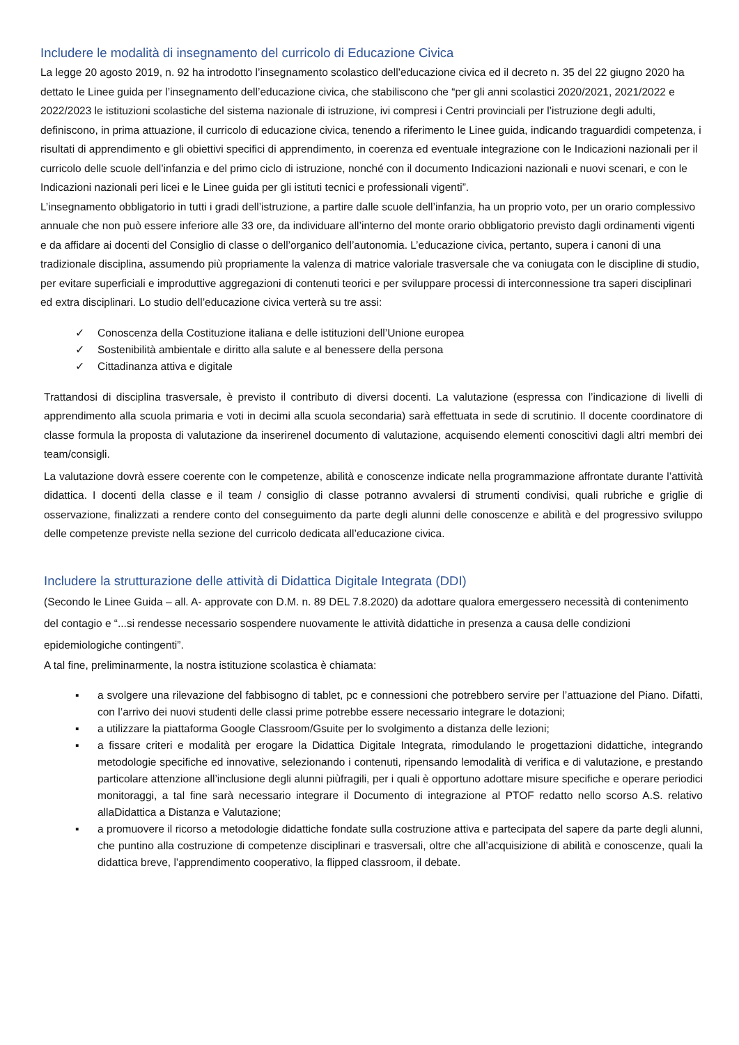Includere le modalità di insegnamento del curricolo di Educazione Civica
La legge 20 agosto 2019, n. 92 ha introdotto l’insegnamento scolastico dell’educazione civica ed il decreto n. 35 del 22 giugno 2020 ha dettato le Linee guida per l’insegnamento dell’educazione civica, che stabiliscono che “per gli anni scolastici 2020/2021, 2021/2022 e 2022/2023 le istituzioni scolastiche del sistema nazionale di istruzione, ivi compresi i Centri provinciali per l’istruzione degli adulti, definiscono, in prima attuazione, il curricolo di educazione civica, tenendo a riferimento le Linee guida, indicando traguardidi competenza, i risultati di apprendimento e gli obiettivi specifici di apprendimento, in coerenza ed eventuale integrazione con le Indicazioni nazionali per il curricolo delle scuole dell’infanzia e del primo ciclo di istruzione, nonché con il documento Indicazioni nazionali e nuovi scenari, e con le Indicazioni nazionali peri licei e le Linee guida per gli istituti tecnici e professionali vigenti”.
L’insegnamento obbligatorio in tutti i gradi dell’istruzione, a partire dalle scuole dell’infanzia, ha un proprio voto, per un orario complessivo annuale che non può essere inferiore alle 33 ore, da individuare all’interno del monte orario obbligatorio previsto dagli ordinamenti vigenti e da affidare ai docenti del Consiglio di classe o dell’organico dell’autonomia. L’educazione civica, pertanto, supera i canoni di una tradizionale disciplina, assumendo più propriamente la valenza di matrice valoriale trasversale che va coniugata con le discipline di studio, per evitare superficiali e improduttive aggregazioni di contenuti teorici e per sviluppare processi di interconnessione tra saperi disciplinari ed extra disciplinari. Lo studio dell’educazione civica verterà su tre assi:
✓ Conoscenza della Costituzione italiana e delle istituzioni dell’Unione europea
✓ Sostenibilità ambientale e diritto alla salute e al benessere della persona
✓ Cittadinanza attiva e digitale
Trattandosi di disciplina trasversale, è previsto il contributo di diversi docenti. La valutazione (espressa con l’indicazione di livelli di apprendimento alla scuola primaria e voti in decimi alla scuola secondaria) sarà effettuata in sede di scrutinio. Il docente coordinatore di classe formula la proposta di valutazione da inserirenel documento di valutazione, acquisendo elementi conoscitivi dagli altri membri dei team/consigli.
La valutazione dovrà essere coerente con le competenze, abilità e conoscenze indicate nella programmazione affrontate durante l’attività didattica. I docenti della classe e il team / consiglio di classe potranno avvalersi di strumenti condivisi, quali rubriche e griglie di osservazione, finalizzati a rendere conto del conseguimento da parte degli alunni delle conoscenze e abilità e del progressivo sviluppo delle competenze previste nella sezione del curricolo dedicata all’educazione civica.
Includere la strutturazione delle attività di Didattica Digitale Integrata (DDI)
(Secondo le Linee Guida – all. A- approvate con D.M. n. 89 DEL 7.8.2020) da adottare qualora emergessero necessità di contenimento del contagio e “...si rendesse necessario sospendere nuovamente le attività didattiche in presenza a causa delle condizioni epidemiologiche contingenti”.
A tal fine, preliminarmente, la nostra istituzione scolastica è chiamata:
▪ a svolgere una rilevazione del fabbisogno di tablet, pc e connessioni che potrebbero servire per l’attuazione del Piano. Difatti, con l’arrivo dei nuovi studenti delle classi prime potrebbe essere necessario integrare le dotazioni;
▪ a utilizzare la piattaforma Google Classroom/Gsuite per lo svolgimento a distanza delle lezioni;
▪ a fissare criteri e modalità per erogare la Didattica Digitale Integrata, rimodulando le progettazioni didattiche, integrando metodologie specifiche ed innovative, selezionando i contenuti, ripensando lemodalità di verifica e di valutazione, e prestando particolare attenzione all’inclusione degli alunni piùfragili, per i quali è opportuno adottare misure specifiche e operare periodici monitoraggi, a tal fine sarà necessario integrare il Documento di integrazione al PTOF redatto nello scorso A.S. relativo allaDidattica a Distanza e Valutazione;
▪ a promuovere il ricorso a metodologie didattiche fondate sulla costruzione attiva e partecipata del sapere da parte degli alunni, che puntino alla costruzione di competenze disciplinari e trasversali, oltre che all’acquisizione di abilità e conoscenze, quali la didattica breve, l’apprendimento cooperativo, la flipped classroom, il debate.